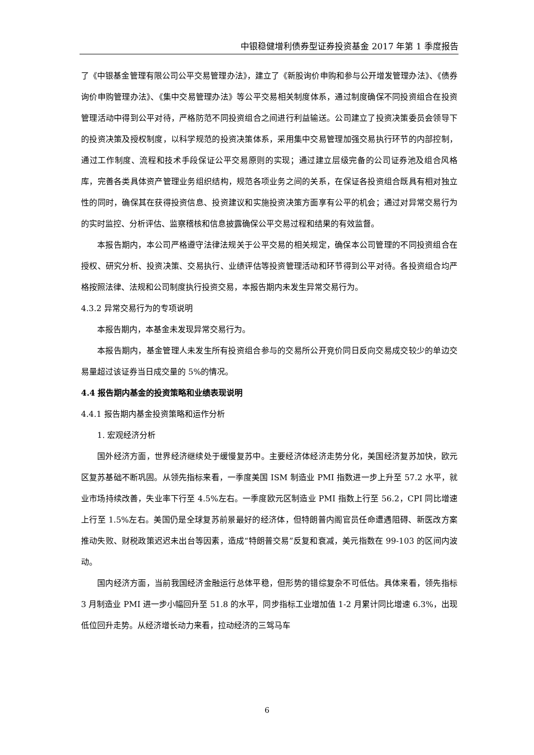中银稳健增利债券型证券投资基金 2017 年第 1 季度报告
了《中银基金管理有限公司公平交易管理办法》，建立了《新股询价申购和参与公开增发管理办法》、《债券询价申购管理办法》、《集中交易管理办法》等公平交易相关制度体系，通过制度确保不同投资组合在投资管理活动中得到公平对待，严格防范不同投资组合之间进行利益输送。公司建立了投资决策委员会领导下的投资决策及授权制度，以科学规范的投资决策体系，采用集中交易管理加强交易执行环节的内部控制，通过工作制度、流程和技术手段保证公平交易原则的实现；通过建立层级完备的公司证券池及组合风格库，完善各类具体资产管理业务组织结构，规范各项业务之间的关系，在保证各投资组合既具有相对独立性的同时，确保其在获得投资信息、投资建议和实施投资决策方面享有公平的机会；通过对异常交易行为的实时监控、分析评估、监察稽核和信息披露确保公平交易过程和结果的有效监督。
本报告期内，本公司严格遵守法律法规关于公平交易的相关规定，确保本公司管理的不同投资组合在授权、研究分析、投资决策、交易执行、业绩评估等投资管理活动和环节得到公平对待。各投资组合均严格按照法律、法规和公司制度执行投资交易，本报告期内未发生异常交易行为。
4.3.2 异常交易行为的专项说明
本报告期内，本基金未发现异常交易行为。
本报告期内，基金管理人未发生所有投资组合参与的交易所公开竞价同日反向交易成交较少的单边交易量超过该证券当日成交量的 5%的情况。
4.4 报告期内基金的投资策略和业绩表现说明
4.4.1 报告期内基金投资策略和运作分析
1. 宏观经济分析
国外经济方面，世界经济继续处于缓慢复苏中。主要经济体经济走势分化，美国经济复苏加快，欧元区复苏基础不断巩固。从领先指标来看，一季度美国 ISM 制造业 PMI 指数进一步上升至 57.2 水平，就业市场持续改善，失业率下行至 4.5%左右。一季度欧元区制造业 PMI 指数上行至 56.2，CPI 同比增速上行至 1.5%左右。美国仍是全球复苏前景最好的经济体，但特朗普内阁官员任命遭遇阻碍、新医改方案推动失败、财税政策迟迟未出台等因素，造成“特朗普交易”反复和衰减，美元指数在 99-103 的区间内波动。
国内经济方面，当前我国经济金融运行总体平稳，但形势的错综复杂不可低估。具体来看，领先指标 3 月制造业 PMI 进一步小幅回升至 51.8 的水平，同步指标工业增加值 1-2 月累计同比增速 6.3%，出现低位回升走势。从经济增长动力来看，拉动经济的三驾马车
6